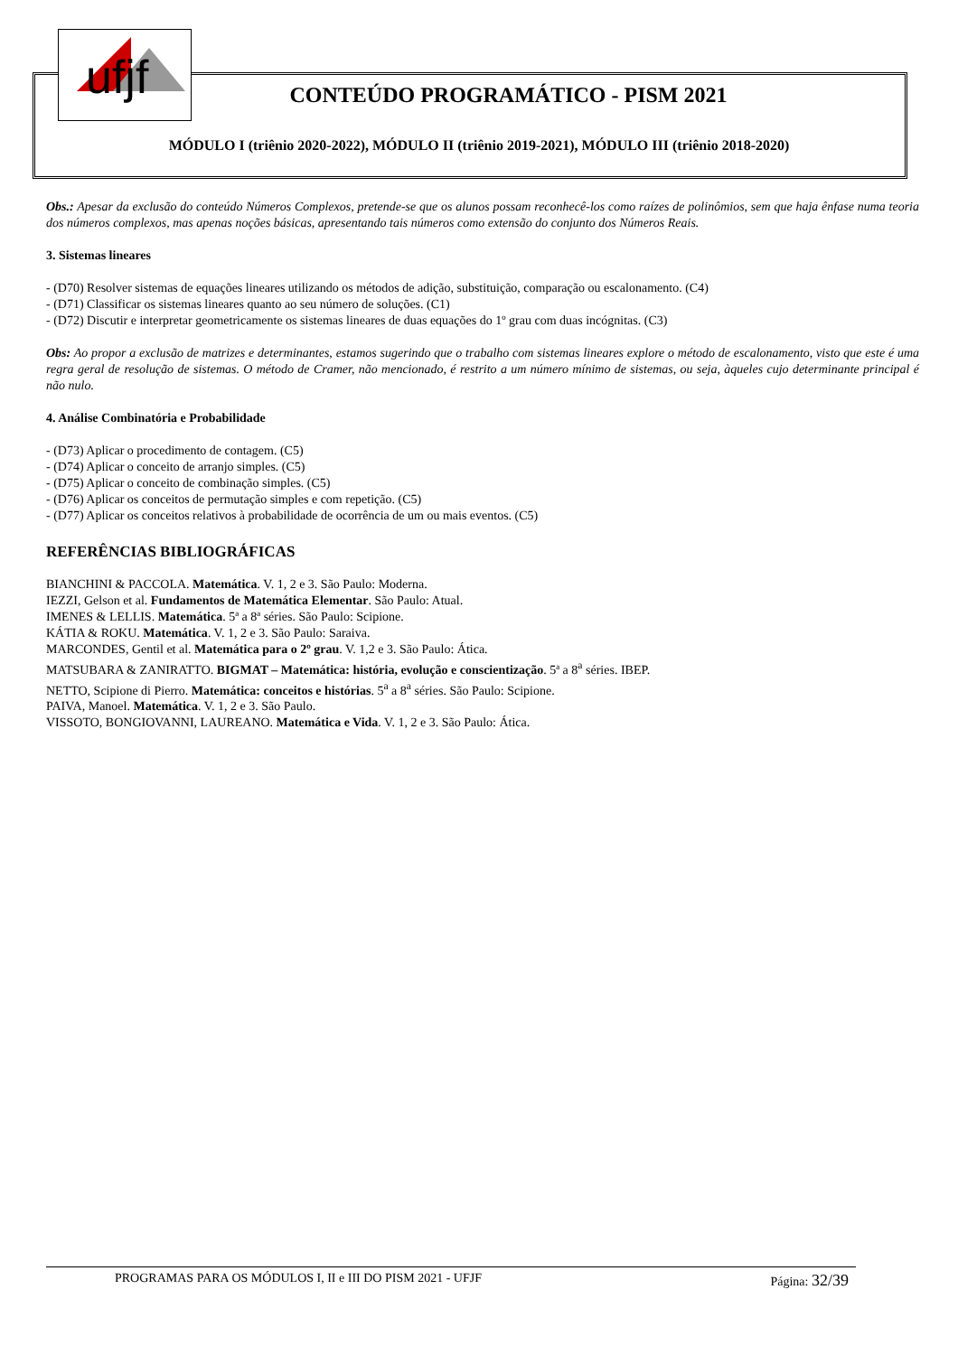ufjf
CONTEÚDO PROGRAMÁTICO - PISM 2021
MÓDULO I (triênio 2020-2022), MÓDULO II (triênio 2019-2021), MÓDULO III (triênio 2018-2020)
Obs.: Apesar da exclusão do conteúdo Números Complexos, pretende-se que os alunos possam reconhecê-los como raízes de polinômios, sem que haja ênfase numa teoria dos números complexos, mas apenas noções básicas, apresentando tais números como extensão do conjunto dos Números Reais.
3. Sistemas lineares
- (D70) Resolver sistemas de equações lineares utilizando os métodos de adição, substituição, comparação ou escalonamento. (C4)
- (D71) Classificar os sistemas lineares quanto ao seu número de soluções. (C1)
- (D72) Discutir e interpretar geometricamente os sistemas lineares de duas equações do 1º grau com duas incógnitas. (C3)
Obs: Ao propor a exclusão de matrizes e determinantes, estamos sugerindo que o trabalho com sistemas lineares explore o método de escalonamento, visto que este é uma regra geral de resolução de sistemas. O método de Cramer, não mencionado, é restrito a um número mínimo de sistemas, ou seja, àqueles cujo determinante principal é não nulo.
4. Análise Combinatória e Probabilidade
- (D73) Aplicar o procedimento de contagem. (C5)
- (D74) Aplicar o conceito de arranjo simples. (C5)
- (D75) Aplicar o conceito de combinação simples. (C5)
- (D76) Aplicar os conceitos de permutação simples e com repetição. (C5)
- (D77) Aplicar os conceitos relativos à probabilidade de ocorrência de um ou mais eventos. (C5)
REFERÊNCIAS BIBLIOGRÁFICAS
BIANCHINI & PACCOLA. Matemática. V. 1, 2 e 3. São Paulo: Moderna.
IEZZI, Gelson et al. Fundamentos de Matemática Elementar. São Paulo: Atual.
IMENES & LELLIS. Matemática. 5ª a 8ª séries. São Paulo: Scipione.
KÁTIA & ROKU. Matemática. V. 1, 2 e 3. São Paulo: Saraiva.
MARCONDES, Gentil et al. Matemática para o 2º grau. V. 1,2 e 3. São Paulo: Ática.
MATSUBARA & ZANIRATTO. BIGMAT – Matemática: história, evolução e conscientização. 5ª a 8<sup>a</sup> séries. IBEP.
NETTO, Scipione di Pierro. Matemática: conceitos e histórias. 5<sup>a</sup> a 8<sup>a</sup> séries. São Paulo: Scipione.
PAIVA, Manoel. Matemática. V. 1, 2 e 3. São Paulo.
VISSOTO, BONGIOVANNI, LAUREANO. Matemática e Vida. V. 1, 2 e 3. São Paulo: Ática.
PROGRAMAS PARA OS MÓDULOS I, II e III DO PISM 2021 - UFJF Página: 32/39